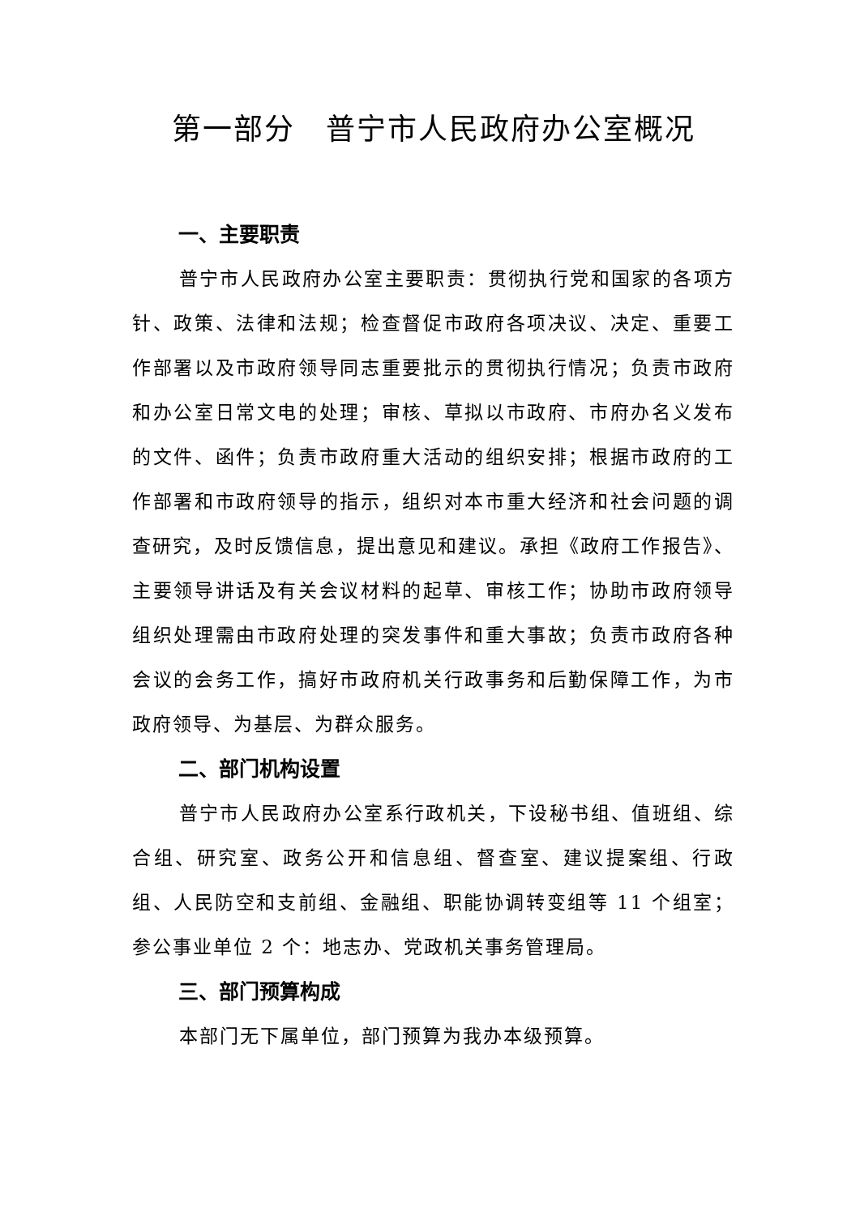第一部分　普宁市人民政府办公室概况
一、主要职责
普宁市人民政府办公室主要职责：贯彻执行党和国家的各项方针、政策、法律和法规；检查督促市政府各项决议、决定、重要工作部署以及市政府领导同志重要批示的贯彻执行情况；负责市政府和办公室日常文电的处理；审核、草拟以市政府、市府办名义发布的文件、函件；负责市政府重大活动的组织安排；根据市政府的工作部署和市政府领导的指示，组织对本市重大经济和社会问题的调查研究，及时反馈信息，提出意见和建议。承担《政府工作报告》、主要领导讲话及有关会议材料的起草、审核工作；协助市政府领导组织处理需由市政府处理的突发事件和重大事故；负责市政府各种会议的会务工作，搞好市政府机关行政事务和后勤保障工作，为市政府领导、为基层、为群众服务。
二、部门机构设置
普宁市人民政府办公室系行政机关，下设秘书组、值班组、综合组、研究室、政务公开和信息组、督查室、建议提案组、行政组、人民防空和支前组、金融组、职能协调转变组等 11 个组室；参公事业单位 2 个：地志办、党政机关事务管理局。
三、部门预算构成
本部门无下属单位，部门预算为我办本级预算。